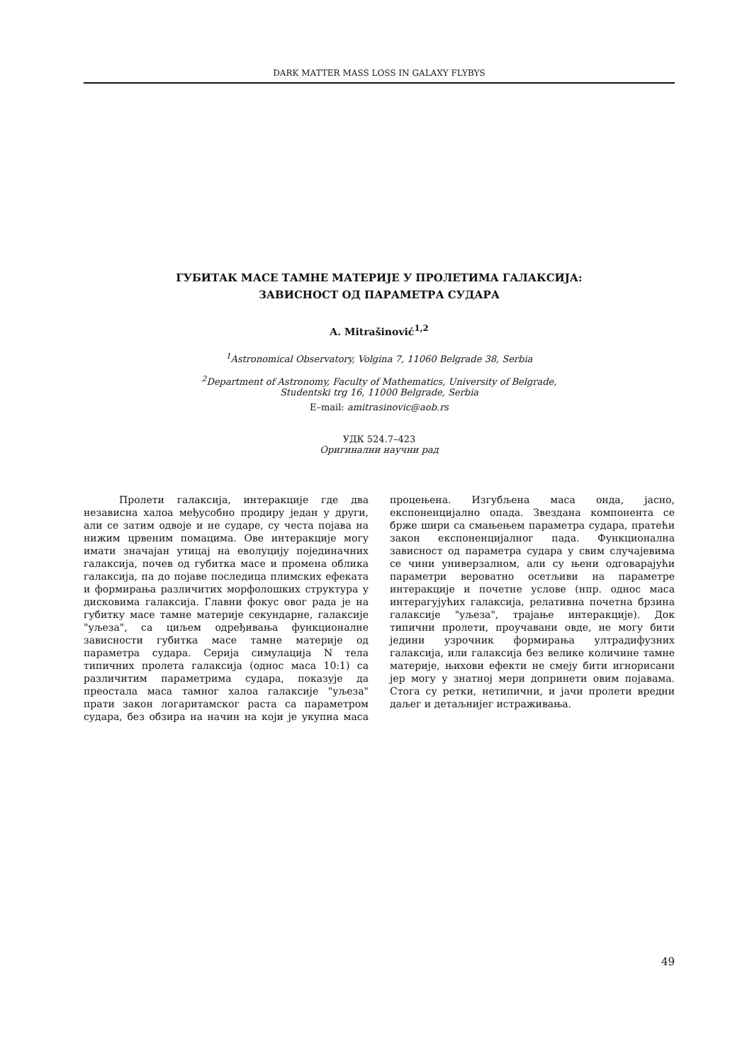DARK MATTER MASS LOSS IN GALAXY FLYBYS
ГУБИТАК МАСЕ ТАМНЕ МАТЕРИЈЕ У ПРОЛЕТИМА ГАЛАКСИЈА:
ЗАВИСНОСТ ОД ПАРАМЕТРА СУДАРА
A. Mitrašinović<sup>1,2</sup>
<sup>1</sup> Astronomical Observatory, Volgina 7, 11060 Belgrade 38, Serbia
<sup>2</sup> Department of Astronomy, Faculty of Mathematics, University of Belgrade,
Studentski trg 16, 11000 Belgrade, Serbia
E–mail: amitrasinovic@aob.rs
УДК 524.7–423
Оригинални научни рад
Пролети галаксија, интеракције где два независна халоа међусобно продиру један у други, али се затим одвоје и не сударе, су честа појава на нижим црвеним помацима. Ове интеракције могу имати значајан утицај на еволуцију појединачних галаксија, почев од губитка масе и промена облика галаксија, па до појаве последица плимских ефеката и формирања различитих морфолошких структура у дисковима галаксија. Главни фокус овог рада је на губитку масе тамне материје секундарне, галаксије "уљеза", са циљем одређивања функционалне зависности губитка масе тамне материје од параметра судара. Серија симулација N тела типичних пролета галаксија (однос маса 10:1) са различитим параметрима судара, показује да преостала маса тамног халоа галаксије "уљеза" прати закон логаритамског раста са параметром судара, без обзира на начин на који је укупна маса процењена. Изгубљена маса онда, јасно, експоненцијално опада. Звездана компонента се брже шири са смањењем параметра судара, пратећи закон експоненцијалног пада. Функционална зависност од параметра судара у свим случајевима се чини универзалном, али су њени одговарајући параметри вероватно осетљиви на параметре интеракције и почетне услове (нпр. однос маса интерагујућих галаксија, релативна почетна брзина галаксије "уљеза", трајање интеракције). Док типични пролети, проучавани овде, не могу бити једини узрочник формирања ултрадифузних галаксија, или галаксија без велике количине тамне материје, њихови ефекти не смеју бити игнорисани јер могу у знатној мери допринети овим појавама. Стога су ретки, нетипични, и јачи пролети вредни даљег и детаљнијег истраживања.
49